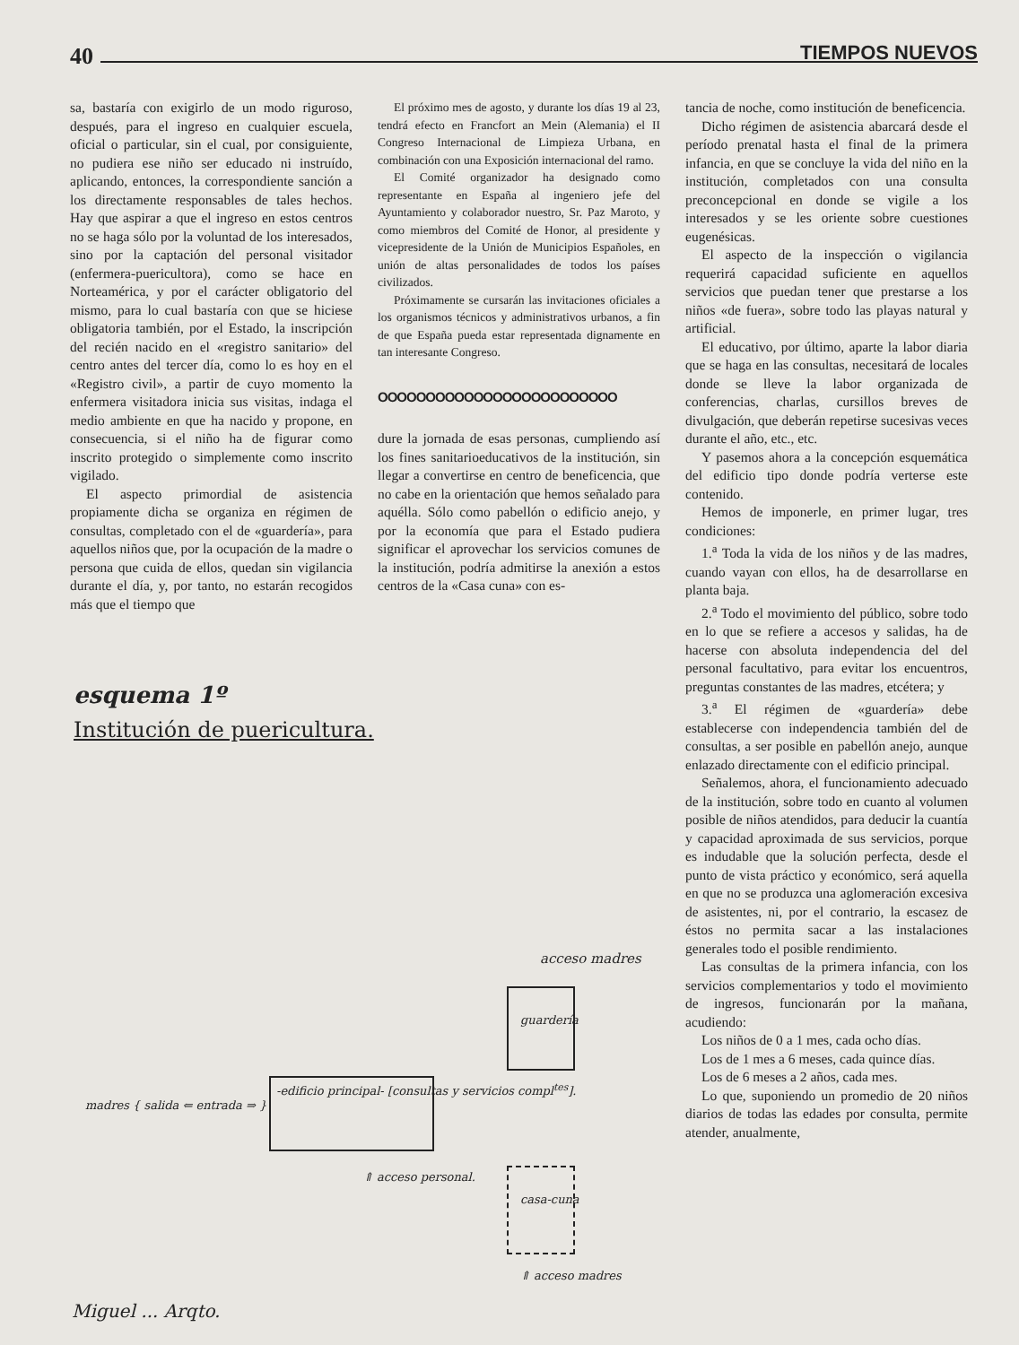40 TIEMPOS NUEVOS
sa, bastaría con exigirlo de un modo riguroso, después, para el ingreso en cualquier escuela, oficial o particular, sin el cual, por consiguiente, no pudiera ese niño ser educado ni instruído, aplicando, entonces, la correspondiente sanción a los directamente responsables de tales hechos. Hay que aspirar a que el ingreso en estos centros no se haga sólo por la voluntad de los interesados, sino por la captación del personal visitador (enfermera-puericultora), como se hace en Norteamérica, y por el carácter obligatorio del mismo, para lo cual bastaría con que se hiciese obligatoria también, por el Estado, la inscripción del recién nacido en el «registro sanitario» del centro antes del tercer día, como lo es hoy en el «Registro civil», a partir de cuyo momento la enfermera visitadora inicia sus visitas, indaga el medio ambiente en que ha nacido y propone, en consecuencia, si el niño ha de figurar como inscrito protegido o simplemente como inscrito vigilado.
El aspecto primordial de asistencia propiamente dicha se organiza en régimen de consultas, completado con el de «guardería», para aquellos niños que, por la ocupación de la madre o persona que cuida de ellos, quedan sin vigilancia durante el día, y, por tanto, no estarán recogidos más que el tiempo que
El próximo mes de agosto, y durante los días 19 al 23, tendrá efecto en Francfort an Mein (Alemania) el II Congreso Internacional de Limpieza Urbana, en combinación con una Exposición internacional del ramo.
El Comité organizador ha designado como representante en España al ingeniero jefe del Ayuntamiento y colaborador nuestro, Sr. Paz Maroto, y como miembros del Comité de Honor, al presidente y vicepresidente de la Unión de Municipios Españoles, en unión de altas personalidades de todos los países civilizados.
Próximamente se cursarán las invitaciones oficiales a los organismos técnicos y administrativos urbanos, a fin de que España pueda estar representada dignamente en tan interesante Congreso.
OOOOOOOOOOOOOOOOOOOOOOOOO
dure la jornada de esas personas, cumpliendo así los fines sanitarioeducativos de la institución, sin llegar a convertirse en centro de beneficencia, que no cabe en la orientación que hemos señalado para aquélla. Sólo como pabellón o edificio anejo, y por la economía que para el Estado pudiera significar el aprovechar los servicios comunes de la institución, podría admitirse la anexión a estos centros de la «Casa cuna» con es-
tancia de noche, como institución de beneficencia.
Dicho régimen de asistencia abarcará desde el período prenatal hasta el final de la primera infancia, en que se concluye la vida del niño en la institución, completados con una consulta preconcepcional en donde se vigile a los interesados y se les oriente sobre cuestiones eugenésicas.
El aspecto de la inspección o vigilancia requerirá capacidad suficiente en aquellos servicios que puedan tener que prestarse a los niños «de fuera», sobre todo las playas natural y artificial.
El educativo, por último, aparte la labor diaria que se haga en las consultas, necesitará de locales donde se lleve la labor organizada de conferencias, charlas, cursillos breves de divulgación, que deberán repetirse sucesivas veces durante el año, etc., etc.
Y pasemos ahora a la concepción esquemática del edificio tipo donde podría verterse este contenido.
Hemos de imponerle, en primer lugar, tres condiciones:
1.<sup>a</sup> Toda la vida de los niños y de las madres, cuando vayan con ellos, ha de desarrollarse en planta baja.
2.<sup>a</sup> Todo el movimiento del público, sobre todo en lo que se refiere a accesos y salidas, ha de hacerse con absoluta independencia del del personal facultativo, para evitar los encuentros, preguntas constantes de las madres, etcétera; y
3.<sup>a</sup> El régimen de «guardería» debe establecerse con independencia también del de consultas, a ser posible en pabellón anejo, aunque enlazado directamente con el edificio principal.
Señalemos, ahora, el funcionamiento adecuado de la institución, sobre todo en cuanto al volumen posible de niños atendidos, para deducir la cuantía y capacidad aproximada de sus servicios, porque es indudable que la solución perfecta, desde el punto de vista práctico y económico, será aquella en que no se produzca una aglomeración excesiva de asistentes, ni, por el contrario, la escasez de éstos no permita sacar a las instalaciones generales todo el posible rendimiento.
Las consultas de la primera infancia, con los servicios complementarios y todo el movimiento de ingresos, funcionarán por la mañana, acudiendo:
Los niños de 0 a 1 mes, cada ocho días.
Los de 1 mes a 6 meses, cada quince días.
Los de 6 meses a 2 años, cada mes.
Lo que, suponiendo un promedio de 20 niños diarios de todas las edades por consulta, permite atender, anualmente,
esquema 1º
Institución de puericultura.
acceso madres
guardería
-edificio principal- [consultas y servicios compl<sup>tes</sup>].
madres { salida ⇐ entrada ⇒ }
casa-cuna
⇑ acceso personal.
⇑ acceso madres
Miguel ... Arqto.